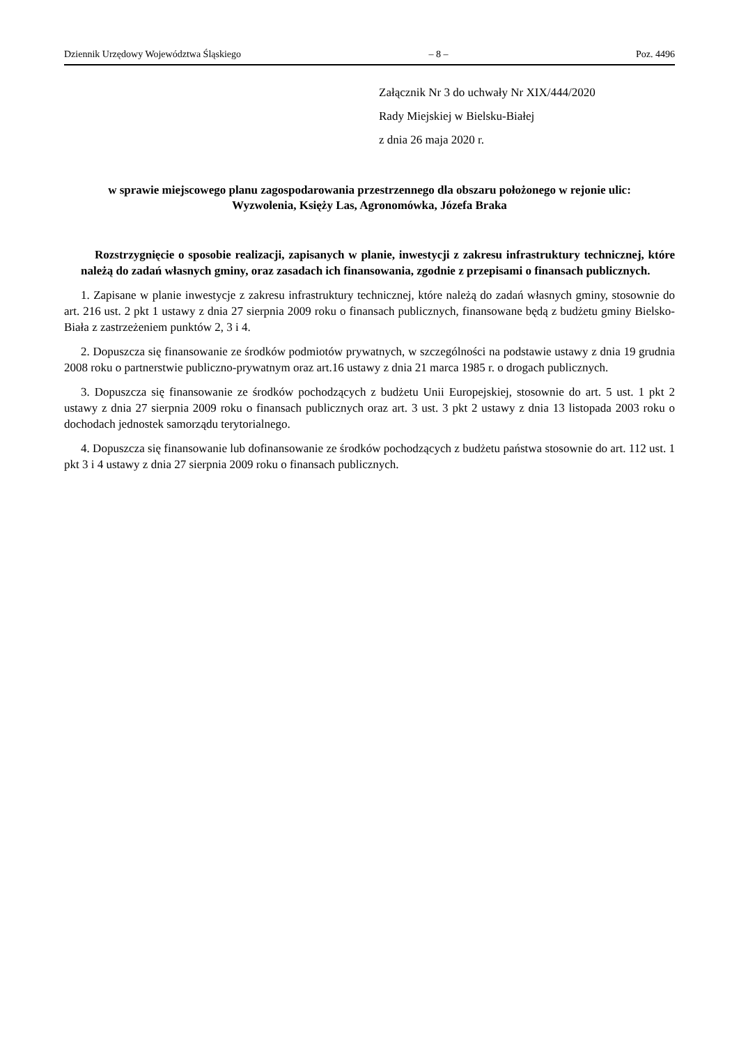Dziennik Urzędowy Województwa Śląskiego – 8 – Poz. 4496
Załącznik Nr 3 do uchwały Nr XIX/444/2020
Rady Miejskiej w Bielsku-Białej
z dnia 26 maja 2020 r.
w sprawie miejscowego planu zagospodarowania przestrzennego dla obszaru położonego w rejonie ulic:
Wyzwolenia, Księży Las, Agronomówka, Józefa Braka
Rozstrzygnięcie o sposobie realizacji, zapisanych w planie, inwestycji z zakresu infrastruktury technicznej, które należą do zadań własnych gminy, oraz zasadach ich finansowania, zgodnie z przepisami o finansach publicznych.
1. Zapisane w planie inwestycje z zakresu infrastruktury technicznej, które należą do zadań własnych gminy, stosownie do art. 216 ust. 2 pkt 1 ustawy z dnia 27 sierpnia 2009 roku o finansach publicznych, finansowane będą z budżetu gminy Bielsko-Biała z zastrzeżeniem punktów 2, 3 i 4.
2. Dopuszcza się finansowanie ze środków podmiotów prywatnych, w szczególności na podstawie ustawy z dnia 19 grudnia 2008 roku o partnerstwie publiczno-prywatnym oraz art.16 ustawy z dnia 21 marca 1985 r. o drogach publicznych.
3. Dopuszcza się finansowanie ze środków pochodzących z budżetu Unii Europejskiej, stosownie do art. 5 ust. 1 pkt 2 ustawy z dnia 27 sierpnia 2009 roku o finansach publicznych oraz art. 3 ust. 3 pkt 2 ustawy z dnia 13 listopada 2003 roku o dochodach jednostek samorządu terytorialnego.
4. Dopuszcza się finansowanie lub dofinansowanie ze środków pochodzących z budżetu państwa stosownie do art. 112 ust. 1 pkt 3 i 4 ustawy z dnia 27 sierpnia 2009 roku o finansach publicznych.